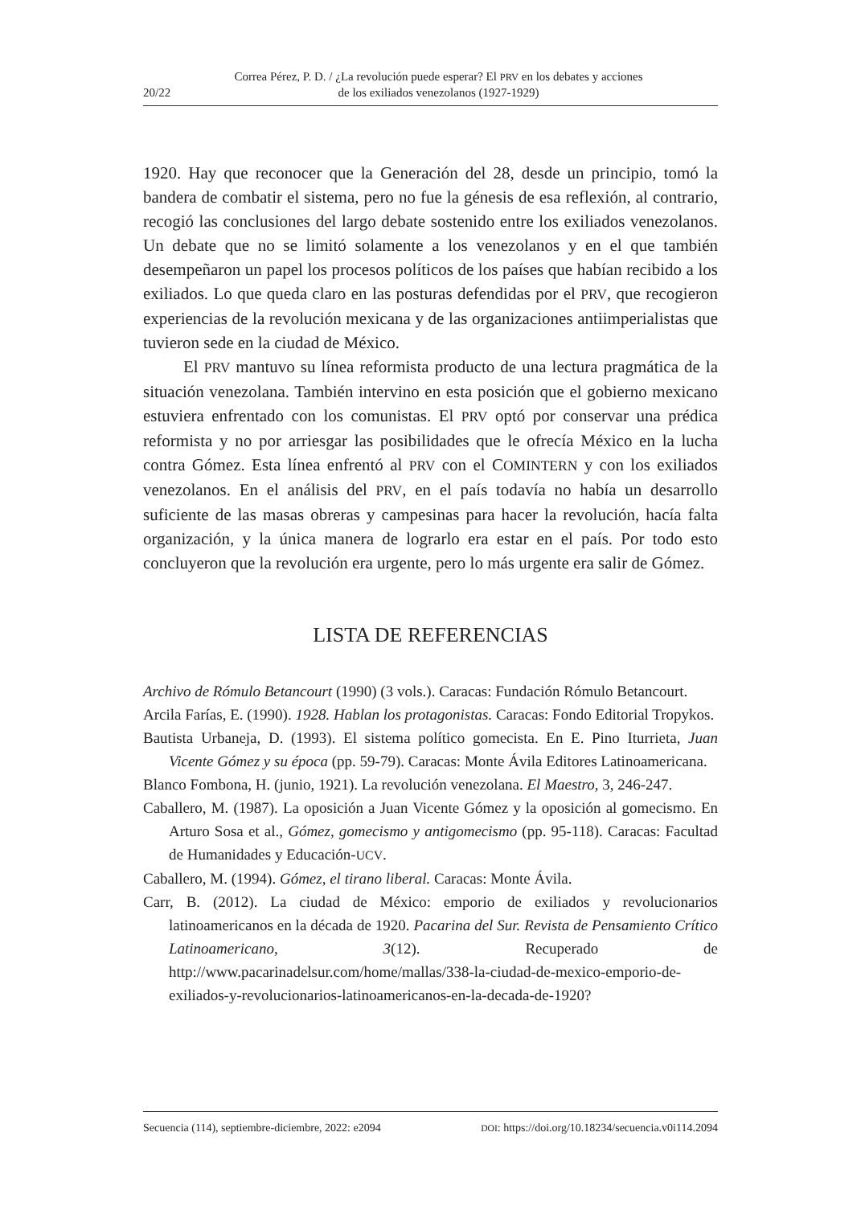20/22 Correa Pérez, P. D. / ¿La revolución puede esperar? El PRV en los debates y acciones
de los exiliados venezolanos (1927-1929)
1920. Hay que reconocer que la Generación del 28, desde un principio, tomó la bandera de combatir el sistema, pero no fue la génesis de esa reflexión, al contrario, recogió las conclusiones del largo debate sostenido entre los exiliados venezolanos. Un debate que no se limitó solamente a los venezolanos y en el que también desempeñaron un papel los procesos políticos de los países que habían recibido a los exiliados. Lo que queda claro en las posturas defendidas por el PRV, que recogieron experiencias de la revolución mexicana y de las organizaciones antiimperialistas que tuvieron sede en la ciudad de México.
El PRV mantuvo su línea reformista producto de una lectura pragmática de la situación venezolana. También intervino en esta posición que el gobierno mexicano estuviera enfrentado con los comunistas. El PRV optó por conservar una prédica reformista y no por arriesgar las posibilidades que le ofrecía México en la lucha contra Gómez. Esta línea enfrentó al PRV con el COMINTERN y con los exiliados venezolanos. En el análisis del PRV, en el país todavía no había un desarrollo suficiente de las masas obreras y campesinas para hacer la revolución, hacía falta organización, y la única manera de lograrlo era estar en el país. Por todo esto concluyeron que la revolución era urgente, pero lo más urgente era salir de Gómez.
LISTA DE REFERENCIAS
Archivo de Rómulo Betancourt (1990) (3 vols.). Caracas: Fundación Rómulo Betancourt.
Arcila Farías, E. (1990). 1928. Hablan los protagonistas. Caracas: Fondo Editorial Tropykos.
Bautista Urbaneja, D. (1993). El sistema político gomecista. En E. Pino Iturrieta, Juan Vicente Gómez y su época (pp. 59-79). Caracas: Monte Ávila Editores Latinoamericana.
Blanco Fombona, H. (junio, 1921). La revolución venezolana. El Maestro, 3, 246-247.
Caballero, M. (1987). La oposición a Juan Vicente Gómez y la oposición al gomecismo. En Arturo Sosa et al., Gómez, gomecismo y antigomecismo (pp. 95-118). Caracas: Facultad de Humanidades y Educación-UCV.
Caballero, M. (1994). Gómez, el tirano liberal. Caracas: Monte Ávila.
Carr, B. (2012). La ciudad de México: emporio de exiliados y revolucionarios latinoamericanos en la década de 1920. Pacarina del Sur. Revista de Pensamiento Crítico Latinoamericano, 3(12). Recuperado de http://www.pacarinadelsur.com/home/mallas/338-la-ciudad-de-mexico-emporio-de-exiliados-y-revolucionarios-latinoamericanos-en-la-decada-de-1920?
Secuencia (114), septiembre-diciembre, 2022: e2094 DOI: https://doi.org/10.18234/secuencia.v0i114.2094